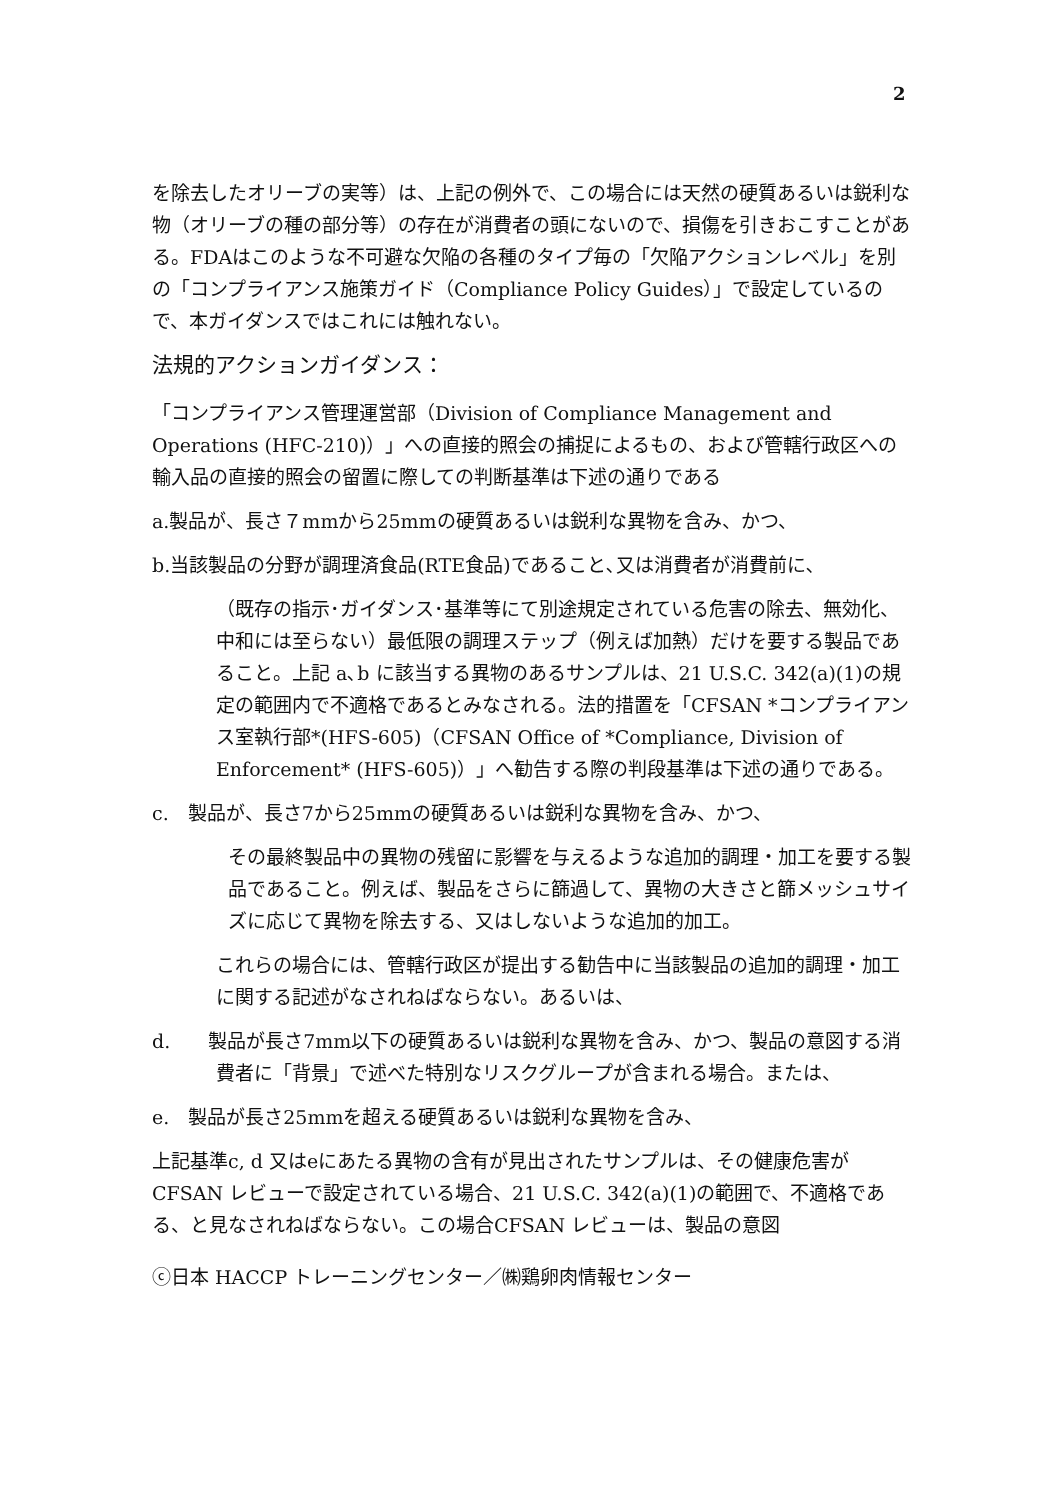2
を除去したオリーブの実等）は、上記の例外で、この場合には天然の硬質あるいは鋭利な物（オリーブの種の部分等）の存在が消費者の頭にないので、損傷を引きおこすことがある。FDAはこのような不可避な欠陥の各種のタイプ毎の「欠陥アクションレベル」を別の「コンプライアンス施策ガイド（Compliance Policy Guides）」で設定しているので、本ガイダンスではこれには触れない。
法規的アクションガイダンス：
「コンプライアンス管理運営部（Division of Compliance Management and Operations (HFC-210)）」への直接的照会の捕捉によるもの、および管轄行政区への輸入品の直接的照会の留置に際しての判断基準は下述の通りである
a.製品が、長さ７mmから25mmの硬質あるいは鋭利な異物を含み、かつ、
b.当該製品の分野が調理済食品(RTE食品)であること､又は消費者が消費前に､
（既存の指示･ガイダンス･基準等にて別途規定されている危害の除去、無効化、中和には至らない）最低限の調理ステップ（例えば加熱）だけを要する製品であること。上記 a､b に該当する異物のあるサンプルは、21 U.S.C. 342(a)(1)の規定の範囲内で不適格であるとみなされる。法的措置を「CFSAN *コンプライアンス室執行部*(HFS-605)（CFSAN Office of *Compliance, Division of Enforcement* (HFS-605)）」へ勧告する際の判段基準は下述の通りである。
c.　製品が、長さ7から25mmの硬質あるいは鋭利な異物を含み、かつ、
その最終製品中の異物の残留に影響を与えるような追加的調理・加工を要する製品であること。例えば、製品をさらに篩過して、異物の大きさと篩メッシュサイズに応じて異物を除去する、又はしないような追加的加工。
これらの場合には、管轄行政区が提出する勧告中に当該製品の追加的調理・加工に関する記述がなされねばならない。あるいは、
d.　　製品が長さ7mm以下の硬質あるいは鋭利な異物を含み、かつ、製品の意図する消費者に「背景」で述べた特別なリスクグループが含まれる場合。または、
e.　製品が長さ25mmを超える硬質あるいは鋭利な異物を含み、
上記基準c, d 又はeにあたる異物の含有が見出されたサンプルは、その健康危害がCFSAN レビューで設定されている場合、21 U.S.C. 342(a)(1)の範囲で、不適格である、と見なされねばならない。この場合CFSAN レビューは、製品の意図
ⓒ日本 HACCP トレーニングセンター／㈱鶏卵肉情報センター